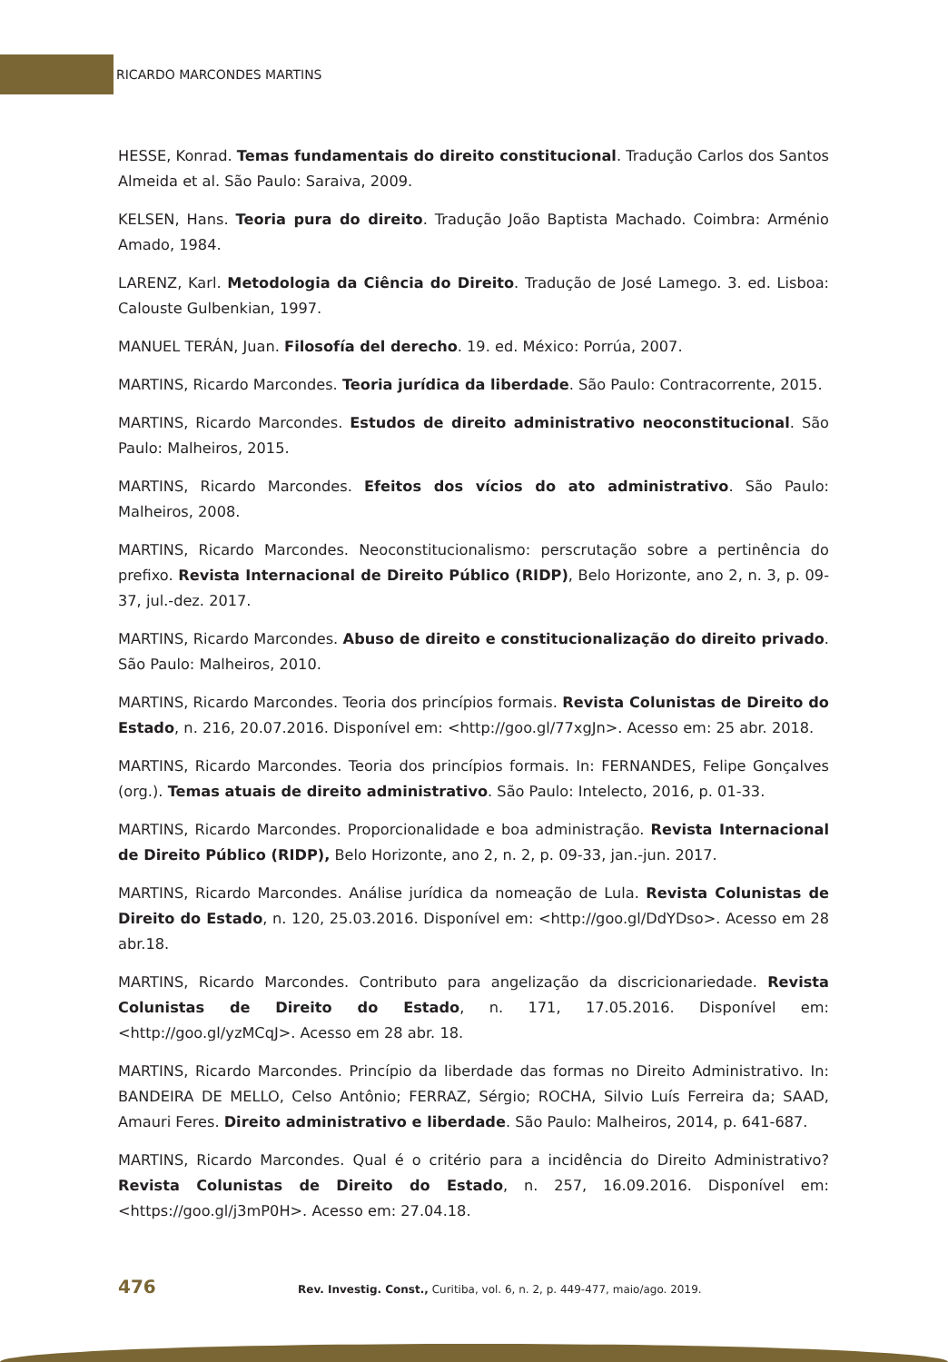RICARDO MARCONDES MARTINS
HESSE, Konrad. Temas fundamentais do direito constitucional. Tradução Carlos dos Santos Almeida et al. São Paulo: Saraiva, 2009.
KELSEN, Hans. Teoria pura do direito. Tradução João Baptista Machado. Coimbra: Arménio Amado, 1984.
LARENZ, Karl. Metodologia da Ciência do Direito. Tradução de José Lamego. 3. ed. Lisboa: Calouste Gulbenkian, 1997.
MANUEL TERÁN, Juan. Filosofía del derecho. 19. ed. México: Porrúa, 2007.
MARTINS, Ricardo Marcondes. Teoria jurídica da liberdade. São Paulo: Contracorrente, 2015.
MARTINS, Ricardo Marcondes. Estudos de direito administrativo neoconstitucional. São Paulo: Malheiros, 2015.
MARTINS, Ricardo Marcondes. Efeitos dos vícios do ato administrativo. São Paulo: Malheiros, 2008.
MARTINS, Ricardo Marcondes. Neoconstitucionalismo: perscrutação sobre a pertinência do prefixo. Revista Internacional de Direito Público (RIDP), Belo Horizonte, ano 2, n. 3, p. 09-37, jul.-dez. 2017.
MARTINS, Ricardo Marcondes. Abuso de direito e constitucionalização do direito privado. São Paulo: Malheiros, 2010.
MARTINS, Ricardo Marcondes. Teoria dos princípios formais. Revista Colunistas de Direito do Estado, n. 216, 20.07.2016. Disponível em: <http://goo.gl/77xgJn>. Acesso em: 25 abr. 2018.
MARTINS, Ricardo Marcondes. Teoria dos princípios formais. In: FERNANDES, Felipe Gonçalves (org.). Temas atuais de direito administrativo. São Paulo: Intelecto, 2016, p. 01-33.
MARTINS, Ricardo Marcondes. Proporcionalidade e boa administração. Revista Internacional de Direito Público (RIDP), Belo Horizonte, ano 2, n. 2, p. 09-33, jan.-jun. 2017.
MARTINS, Ricardo Marcondes. Análise jurídica da nomeação de Lula. Revista Colunistas de Direito do Estado, n. 120, 25.03.2016. Disponível em: <http://goo.gl/DdYDso>. Acesso em 28 abr.18.
MARTINS, Ricardo Marcondes. Contributo para angelização da discricionariedade. Revista Colunistas de Direito do Estado, n. 171, 17.05.2016. Disponível em: <http://goo.gl/yzMCqJ>. Acesso em 28 abr. 18.
MARTINS, Ricardo Marcondes. Princípio da liberdade das formas no Direito Administrativo. In: BANDEIRA DE MELLO, Celso Antônio; FERRAZ, Sérgio; ROCHA, Silvio Luís Ferreira da; SAAD, Amauri Feres. Direito administrativo e liberdade. São Paulo: Malheiros, 2014, p. 641-687.
MARTINS, Ricardo Marcondes. Qual é o critério para a incidência do Direito Administrativo? Revista Colunistas de Direito do Estado, n. 257, 16.09.2016. Disponível em: <https://goo.gl/j3mP0H>. Acesso em: 27.04.18.
476 Rev. Investig. Const., Curitiba, vol. 6, n. 2, p. 449-477, maio/ago. 2019.